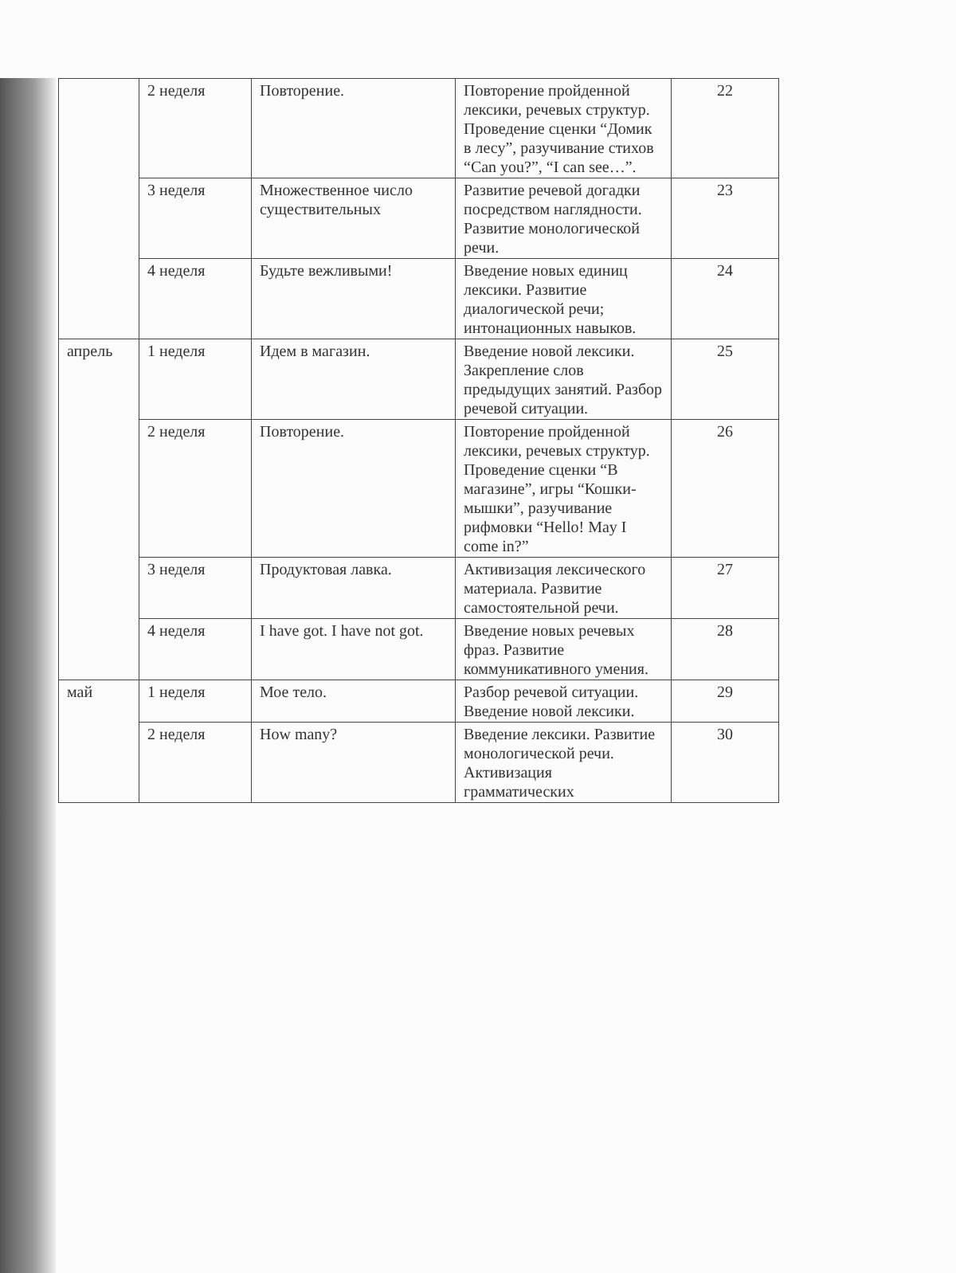| | 2 неделя | Повторение. | Повторение пройденной лексики, речевых структур. Проведение сценки “Домик в лесу”, разучивание стихов “Can you?”, “I can see…”. | 22 |
| | 3 неделя | Множественное число существительных | Развитие речевой догадки посредством наглядности. Развитие монологической речи. | 23 |
| | 4 неделя | Будьте вежливыми! | Введение новых единиц лексики. Развитие диалогической речи; интонационных навыков. | 24 |
| апрель | 1 неделя | Идем в магазин. | Введение новой лексики. Закрепление слов предыдущих занятий. Разбор речевой ситуации. | 25 |
| | 2 неделя | Повторение. | Повторение пройденной лексики, речевых структур. Проведение сценки “В магазине”, игры “Кошки-мышки”, разучивание рифмовки “Hello! May I come in?” | 26 |
| | 3 неделя | Продуктовая лавка. | Активизация лексического материала. Развитие самостоятельной речи. | 27 |
| | 4 неделя | I have got. I have not got. | Введение новых речевых фраз. Развитие коммуникативного умения. | 28 |
| май | 1 неделя | Мое тело. | Разбор речевой ситуации. Введение новой лексики. | 29 |
| | 2 неделя | How many? | Введение лексики. Развитие монологической речи. Активизация грамматических | 30 |